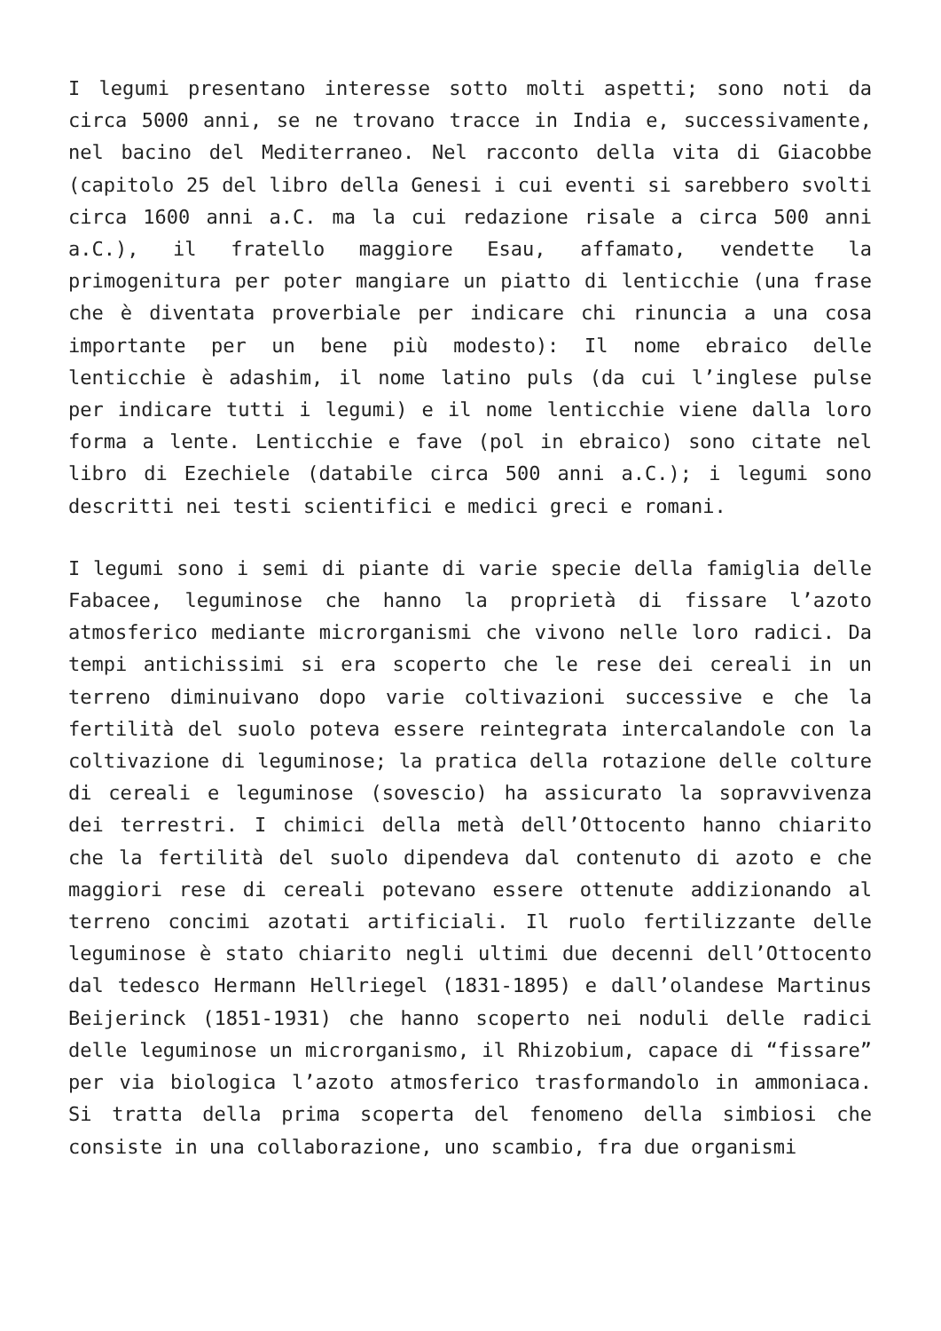I legumi presentano interesse sotto molti aspetti; sono noti da circa 5000 anni, se ne trovano tracce in India e, successivamente, nel bacino del Mediterraneo. Nel racconto della vita di Giacobbe (capitolo 25 del libro della Genesi i cui eventi si sarebbero svolti circa 1600 anni a.C. ma la cui redazione risale a circa 500 anni a.C.), il fratello maggiore Esau, affamato, vendette la primogenitura per poter mangiare un piatto di lenticchie (una frase che è diventata proverbiale per indicare chi rinuncia a una cosa importante per un bene più modesto): Il nome ebraico delle lenticchie è adashim, il nome latino puls (da cui l’inglese pulse per indicare tutti i legumi) e il nome lenticchie viene dalla loro forma a lente. Lenticchie e fave (pol in ebraico) sono citate nel libro di Ezechiele (databile circa 500 anni a.C.); i legumi sono descritti nei testi scientifici e medici greci e romani.
I legumi sono i semi di piante di varie specie della famiglia delle Fabacee, leguminose che hanno la proprietà di fissare l’azoto atmosferico mediante microrganismi che vivono nelle loro radici. Da tempi antichissimi si era scoperto che le rese dei cereali in un terreno diminuivano dopo varie coltivazioni successive e che la fertilità del suolo poteva essere reintegrata intercalandole con la coltivazione di leguminose; la pratica della rotazione delle colture di cereali e leguminose (sovescio) ha assicurato la sopravvivenza dei terrestri. I chimici della metà dell’Ottocento hanno chiarito che la fertilità del suolo dipendeva dal contenuto di azoto e che maggiori rese di cereali potevano essere ottenute addizionando al terreno concimi azotati artificiali. Il ruolo fertilizzante delle leguminose è stato chiarito negli ultimi due decenni dell’Ottocento dal tedesco Hermann Hellriegel (1831-1895) e dall’olandese Martinus Beijerinck (1851-1931) che hanno scoperto nei noduli delle radici delle leguminose un microrganismo, il Rhizobium, capace di “fissare” per via biologica l’azoto atmosferico trasformandolo in ammoniaca. Si tratta della prima scoperta del fenomeno della simbiosi che consiste in una collaborazione, uno scambio, fra due organismi